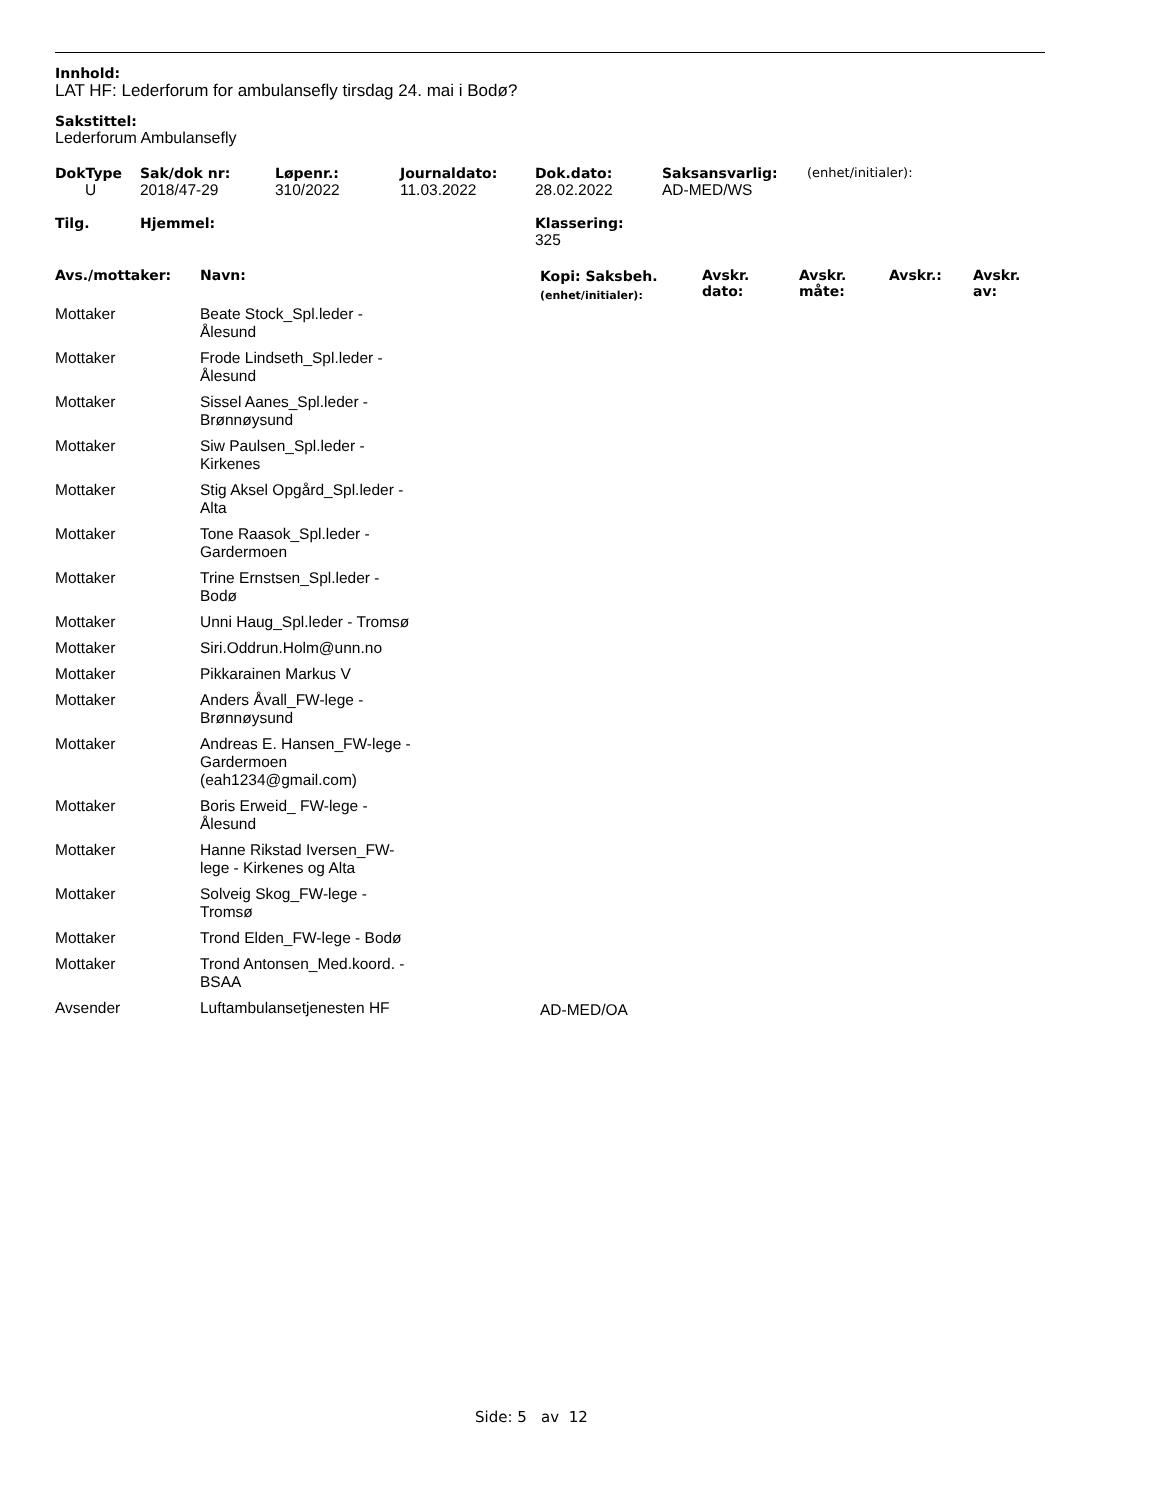Innhold:
LAT HF: Lederforum for ambulansefly tirsdag 24. mai i Bodø?
Sakstittel:
Lederforum Ambulansefly
| DokType | Sak/dok nr: | Løpenr.: | Journaldato: | Dok.dato: | Saksansvarlig: | (enhet/initialer): |
| --- | --- | --- | --- | --- | --- | --- |
| U | 2018/47-29 | 310/2022 | 11.03.2022 | 28.02.2022 | AD-MED/WS | |
| Tilg. | Hjemmel: | Klassering: |
| --- | --- | --- |
| | | 325 |
| Avs./mottaker: | Navn: | Kopi: Saksbeh. (enhet/initialer): | Avskr. dato: | Avskr. måte: | Avskr.: | Avskr. av: |
| --- | --- | --- | --- | --- | --- | --- |
| Mottaker | Beate Stock_Spl.leder - Ålesund | | | | | |
| Mottaker | Frode Lindseth_Spl.leder - Ålesund | | | | | |
| Mottaker | Sissel Aanes_Spl.leder - Brønnøysund | | | | | |
| Mottaker | Siw Paulsen_Spl.leder - Kirkenes | | | | | |
| Mottaker | Stig Aksel Opgård_Spl.leder - Alta | | | | | |
| Mottaker | Tone Raasok_Spl.leder - Gardermoen | | | | | |
| Mottaker | Trine Ernstsen_Spl.leder - Bodø | | | | | |
| Mottaker | Unni Haug_Spl.leder - Tromsø | | | | | |
| Mottaker | Siri.Oddrun.Holm@unn.no | | | | | |
| Mottaker | Pikkarainen Markus V | | | | | |
| Mottaker | Anders Åvall_FW-lege - Brønnøysund | | | | | |
| Mottaker | Andreas E. Hansen_FW-lege - Gardermoen (eah1234@gmail.com) | | | | | |
| Mottaker | Boris Erweid_ FW-lege - Ålesund | | | | | |
| Mottaker | Hanne Rikstad Iversen_FW- lege - Kirkenes og Alta | | | | | |
| Mottaker | Solveig Skog_FW-lege - Tromsø | | | | | |
| Mottaker | Trond Elden_FW-lege - Bodø | | | | | |
| Mottaker | Trond Antonsen_Med.koord. - BSAA | | | | | |
| Avsender | Luftambulansetjenesten HF | AD-MED/OA | | | | |
Side: 5 av 12